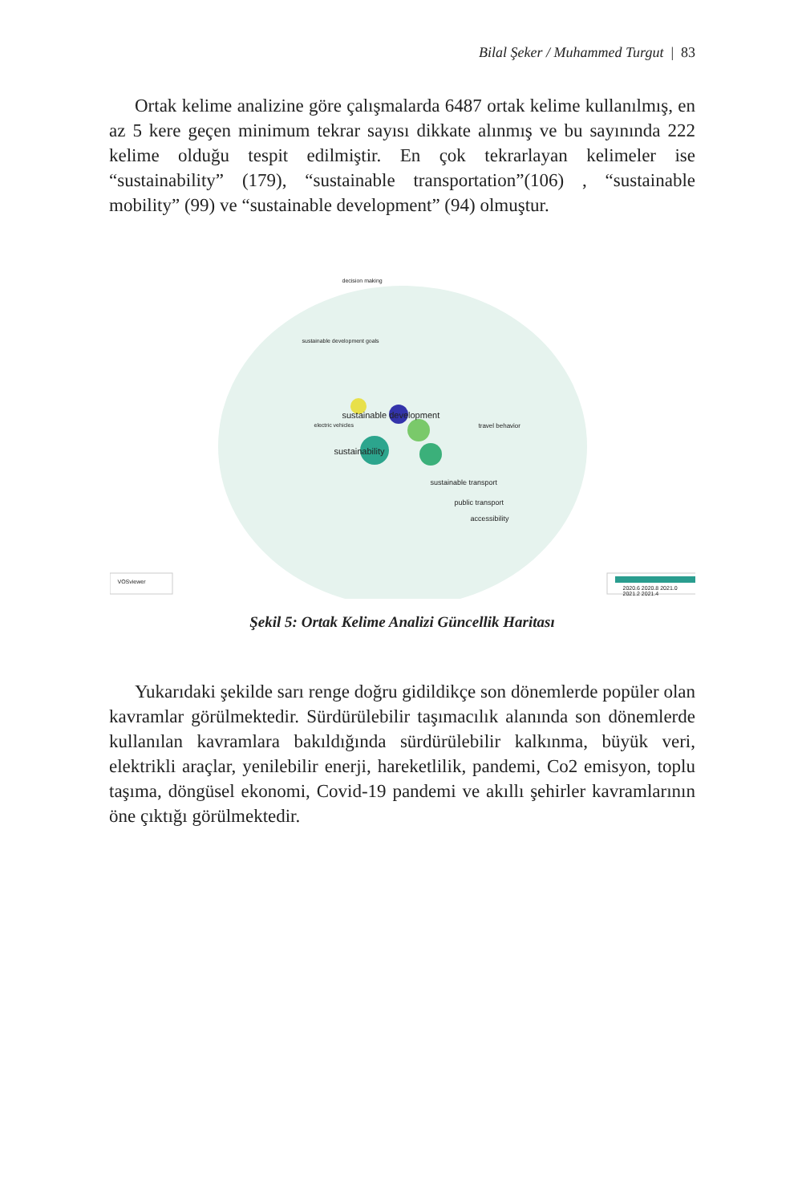Bilal Şeker / Muhammed Turgut | 83
Ortak kelime analizine göre çalışmalarda 6487 ortak kelime kullanılmış, en az 5 kere geçen minimum tekrar sayısı dikkate alınmış ve bu sayınında 222 kelime olduğu tespit edilmiştir. En çok tekrarlayan kelimeler ise “sustainability” (179), “sustainable transportation”(106) , “sustainable mobility” (99) ve “sustainable development” (94) olmuştur.
decision making
sustainable development goals
sustainable development
sustainability
sustainable transport
public transport
accessibility
travel behavior
electric vehicles
VOSviewer
2020.6 2020.8 2021.0 2021.2 2021.4
Şekil 5: Ortak Kelime Analizi Güncellik Haritası
Yukarıdaki şekilde sarı renge doğru gidildikçe son dönemlerde popüler olan kavramlar görülmektedir. Sürdürülebilir taşımacılık alanında son dönemlerde kullanılan kavramlara bakıldığında sürdürülebilir kalkınma, büyük veri, elektrikli araçlar, yenilebilir enerji, hareketlilik, pandemi, Co2 emisyon, toplu taşıma, döngüsel ekonomi, Covid-19 pandemi ve akıllı şehirler kavramlarının öne çıktığı görülmektedir.